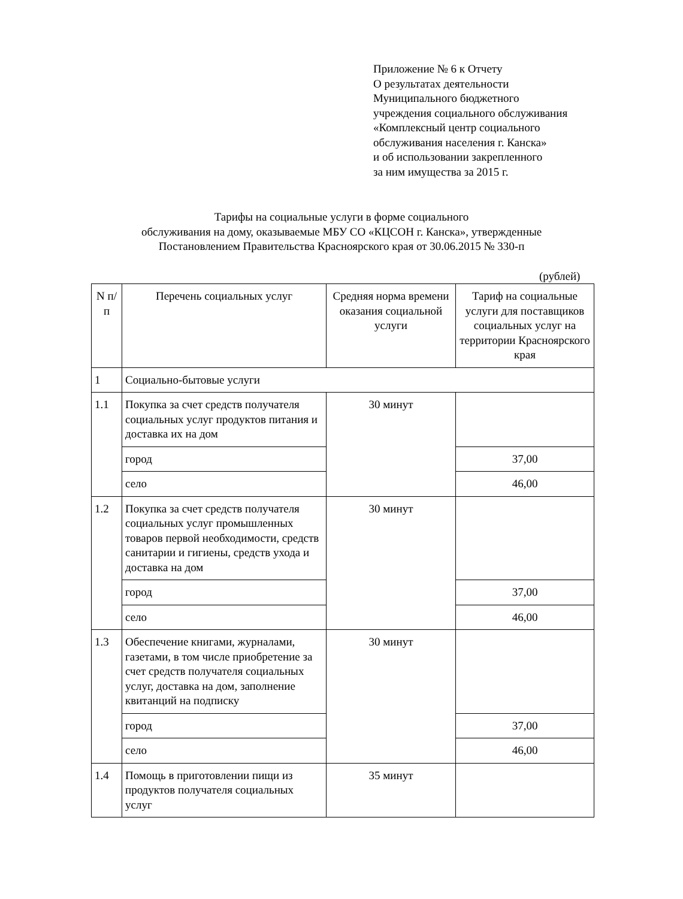Приложение № 6 к Отчету
О результатах деятельности
Муниципального бюджетного
учреждения социального обслуживания
«Комплексный центр социального
обслуживания населения г. Канска»
и об использовании закрепленного
за ним имущества за 2015 г.
Тарифы на социальные услуги в форме социального
обслуживания на дому, оказываемые МБУ СО «КЦСОН г. Канска», утвержденные
Постановлением Правительства Красноярского края от 30.06.2015 № 330-п
(рублей)
| N п/п | Перечень социальных услуг | Средняя норма времени оказания социальной услуги | Тариф на социальные услуги для поставщиков социальных услуг на территории Красноярского края |
| --- | --- | --- | --- |
| 1 | Социально-бытовые услуги | | |
| 1.1 | Покупка за счет средств получателя социальных услуг продуктов питания и доставка их на дом | 30 минут | |
| | город | | 37,00 |
| | село | | 46,00 |
| 1.2 | Покупка за счет средств получателя социальных услуг промышленных товаров первой необходимости, средств санитарии и гигиены, средств ухода и доставка на дом | 30 минут | |
| | город | | 37,00 |
| | село | | 46,00 |
| 1.3 | Обеспечение книгами, журналами, газетами, в том числе приобретение за счет средств получателя социальных услуг, доставка на дом, заполнение квитанций на подписку | 30 минут | |
| | город | | 37,00 |
| | село | | 46,00 |
| 1.4 | Помощь в приготовлении пищи из продуктов получателя социальных услуг | 35 минут | |